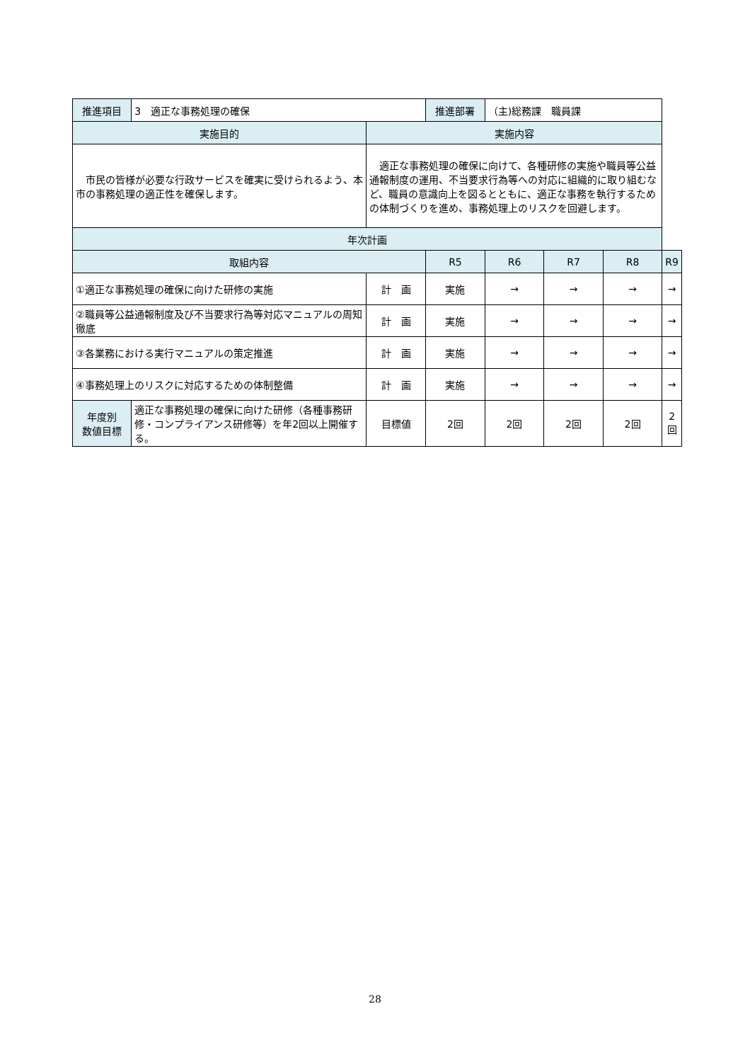| 推進項目 | 3 適正な事務処理の確保 | | 推進部署 | （主)総務課 職員課 | | | |
| 実施目的 | | 実施内容 | | | | | |
| 市民の皆様が必要な行政サービスを確実に受けられるよう、本市の事務処理の適正性を確保します。 | | 適正な事務処理の確保に向けて、各種研修の実施や職員等公益通報制度の運用、不当要求行為等への対応に組織的に取り組むなど、職員の意識向上を図るとともに、適正な事務を執行するための体制づくりを進め、事務処理上のリスクを回避します。 | | | | | |
| 年次計画 | | | | | | | |
| 取組内容 | | | R5 | R6 | R7 | R8 | R9 |
| ①適正な事務処理の確保に向けた研修の実施 | | 計 画 | 実施 | → | → | → | → |
| ②職員等公益通報制度及び不当要求行為等対応マニュアルの周知徹底 | | 計 画 | 実施 | → | → | → | → |
| ③各業務における実行マニュアルの策定推進 | | 計 画 | 実施 | → | → | → | → |
| ④事務処理上のリスクに対応するための体制整備 | | 計 画 | 実施 | → | → | → | → |
| 年度別 数値目標 | 適正な事務処理の確保に向けた研修（各種事務研修・コンプライアンス研修等）を年2回以上開催する。 | 目標値 | 2回 | 2回 | 2回 | 2回 | 2回 |
28